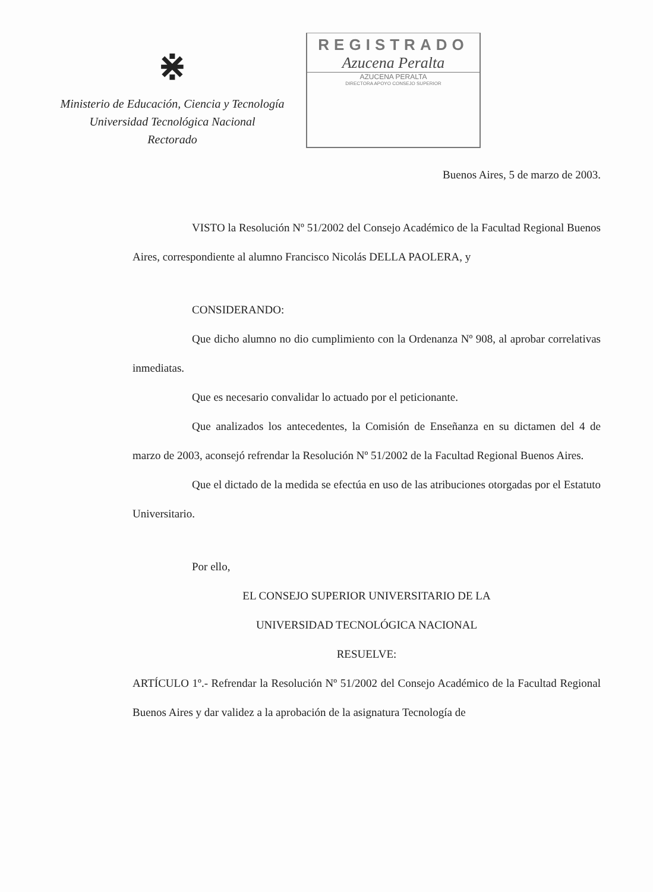⋇
Ministerio de Educación, Ciencia y Tecnología
Universidad Tecnológica Nacional
Rectorado
REGISTRADO
Azucena Peralta
AZUCENA PERALTA
DIRECTORA APOYO CONSEJO SUPERIOR
Buenos Aires, 5 de marzo de 2003.
VISTO la Resolución Nº 51/2002 del Consejo Académico de la Facultad Regional Buenos Aires, correspondiente al alumno Francisco Nicolás DELLA PAOLERA, y
CONSIDERANDO:
Que dicho alumno no dio cumplimiento con la Ordenanza Nº 908, al aprobar correlativas inmediatas.
Que es necesario convalidar lo actuado por el peticionante.
Que analizados los antecedentes, la Comisión de Enseñanza en su dictamen del 4 de marzo de 2003, aconsejó refrendar la Resolución Nº 51/2002 de la Facultad Regional Buenos Aires.
Que el dictado de la medida se efectúa en uso de las atribuciones otorgadas por el Estatuto Universitario.
Por ello,
EL CONSEJO SUPERIOR UNIVERSITARIO DE LA
UNIVERSIDAD TECNOLÓGICA NACIONAL
RESUELVE:
ARTÍCULO 1º.- Refrendar la Resolución Nº 51/2002 del Consejo Académico de la Facultad Regional Buenos Aires y dar validez a la aprobación de la asignatura Tecnología de